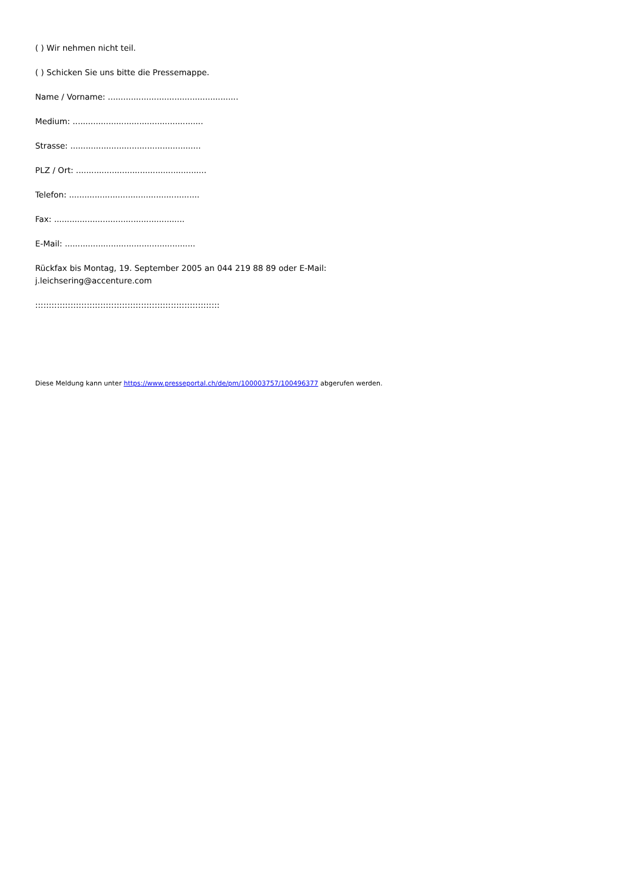( ) Wir nehmen nicht teil.
( ) Schicken Sie uns bitte die Pressemappe.
Name / Vorname: ...................................................
Medium: ...................................................
Strasse: ...................................................
PLZ / Ort: ...................................................
Telefon: ...................................................
Fax: ...................................................
E-Mail: ...................................................
Rückfax bis Montag, 19. September 2005 an 044 219 88 89 oder E-Mail: j.leichsering@accenture.com
::::::::::::::::::::::::::::::::::::::::::::::::::::::::::::::::::::
Diese Meldung kann unter https://www.presseportal.ch/de/pm/100003757/100496377 abgerufen werden.